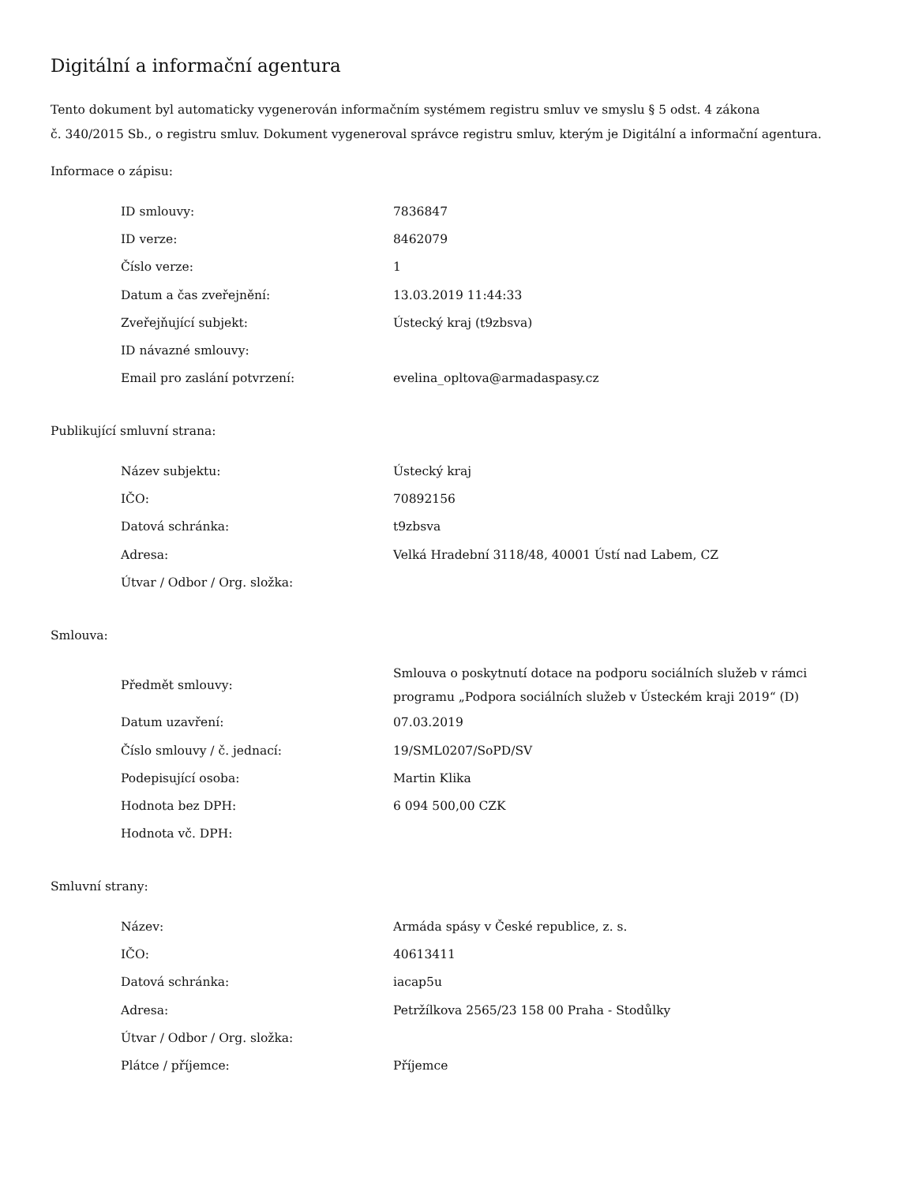Digitální a informační agentura
Tento dokument byl automaticky vygenerován informačním systémem registru smluv ve smyslu § 5 odst. 4 zákona
č. 340/2015 Sb., o registru smluv. Dokument vygeneroval správce registru smluv, kterým je Digitální a informační agentura.
Informace o zápisu:
| ID smlouvy: | 7836847 |
| ID verze: | 8462079 |
| Číslo verze: | 1 |
| Datum a čas zveřejnění: | 13.03.2019 11:44:33 |
| Zveřejňující subjekt: | Ústecký kraj (t9zbsva) |
| ID návazné smlouvy: | |
| Email pro zaslání potvrzení: | evelina_opltova@armadaspasy.cz |
Publikující smluvní strana:
| Název subjektu: | Ústecký kraj |
| IČO: | 70892156 |
| Datová schránka: | t9zbsva |
| Adresa: | Velká Hradební 3118/48, 40001 Ústí nad Labem, CZ |
| Útvar / Odbor / Org. složka: | |
Smlouva:
| Předmět smlouvy: | Smlouva o poskytnutí dotace na podporu sociálních služeb v rámci programu „Podpora sociálních služeb v Ústeckém kraji 2019“ (D) |
| Datum uzavření: | 07.03.2019 |
| Číslo smlouvy / č. jednací: | 19/SML0207/SoPD/SV |
| Podepisující osoba: | Martin Klika |
| Hodnota bez DPH: | 6 094 500,00 CZK |
| Hodnota vč. DPH: | |
Smluvní strany:
| Název: | Armáda spásy v České republice, z. s. |
| IČO: | 40613411 |
| Datová schránka: | iacap5u |
| Adresa: | Petržílkova 2565/23 158 00 Praha - Stodůlky |
| Útvar / Odbor / Org. složka: | |
| Plátce / příjemce: | Příjemce |